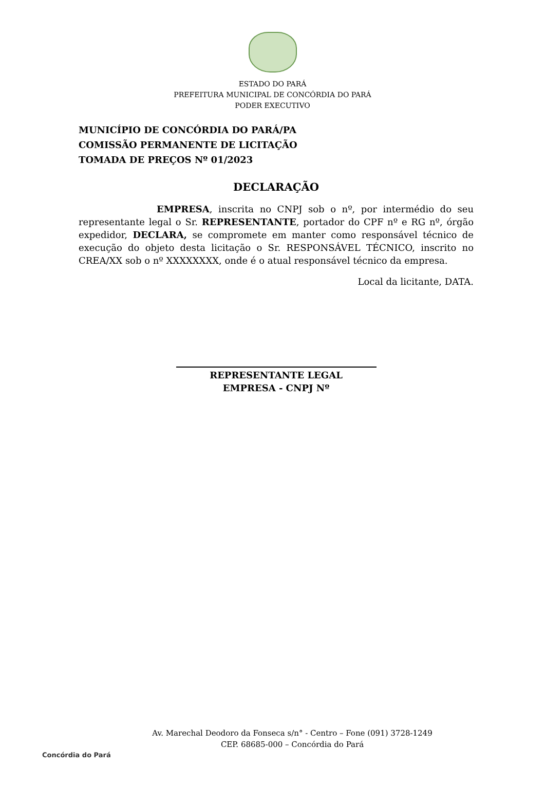ESTADO DO PARÁ
PREFEITURA MUNICIPAL DE CONCÓRDIA DO PARÁ
PODER EXECUTIVO
MUNICÍPIO DE CONCÓRDIA DO PARÁ/PA
COMISSÃO PERMANENTE DE LICITAÇÃO
TOMADA DE PREÇOS Nº 01/2023
DECLARAÇÃO
EMPRESA, inscrita no CNPJ sob o nº, por intermédio do seu representante legal o Sr. REPRESENTANTE, portador do CPF nº e RG nº, órgão expedidor, DECLARA, se compromete em manter como responsável técnico de execução do objeto desta licitação o Sr. RESPONSÁVEL TÉCNICO, inscrito no CREA/XX sob o nº XXXXXXXX, onde é o atual responsável técnico da empresa.
Local da licitante, DATA.
REPRESENTANTE LEGAL
EMPRESA - CNPJ Nº
Concórdia do Pará
Av. Marechal Deodoro da Fonseca s/n° - Centro – Fone (091) 3728-1249
CEP. 68685-000 – Concórdia do Pará